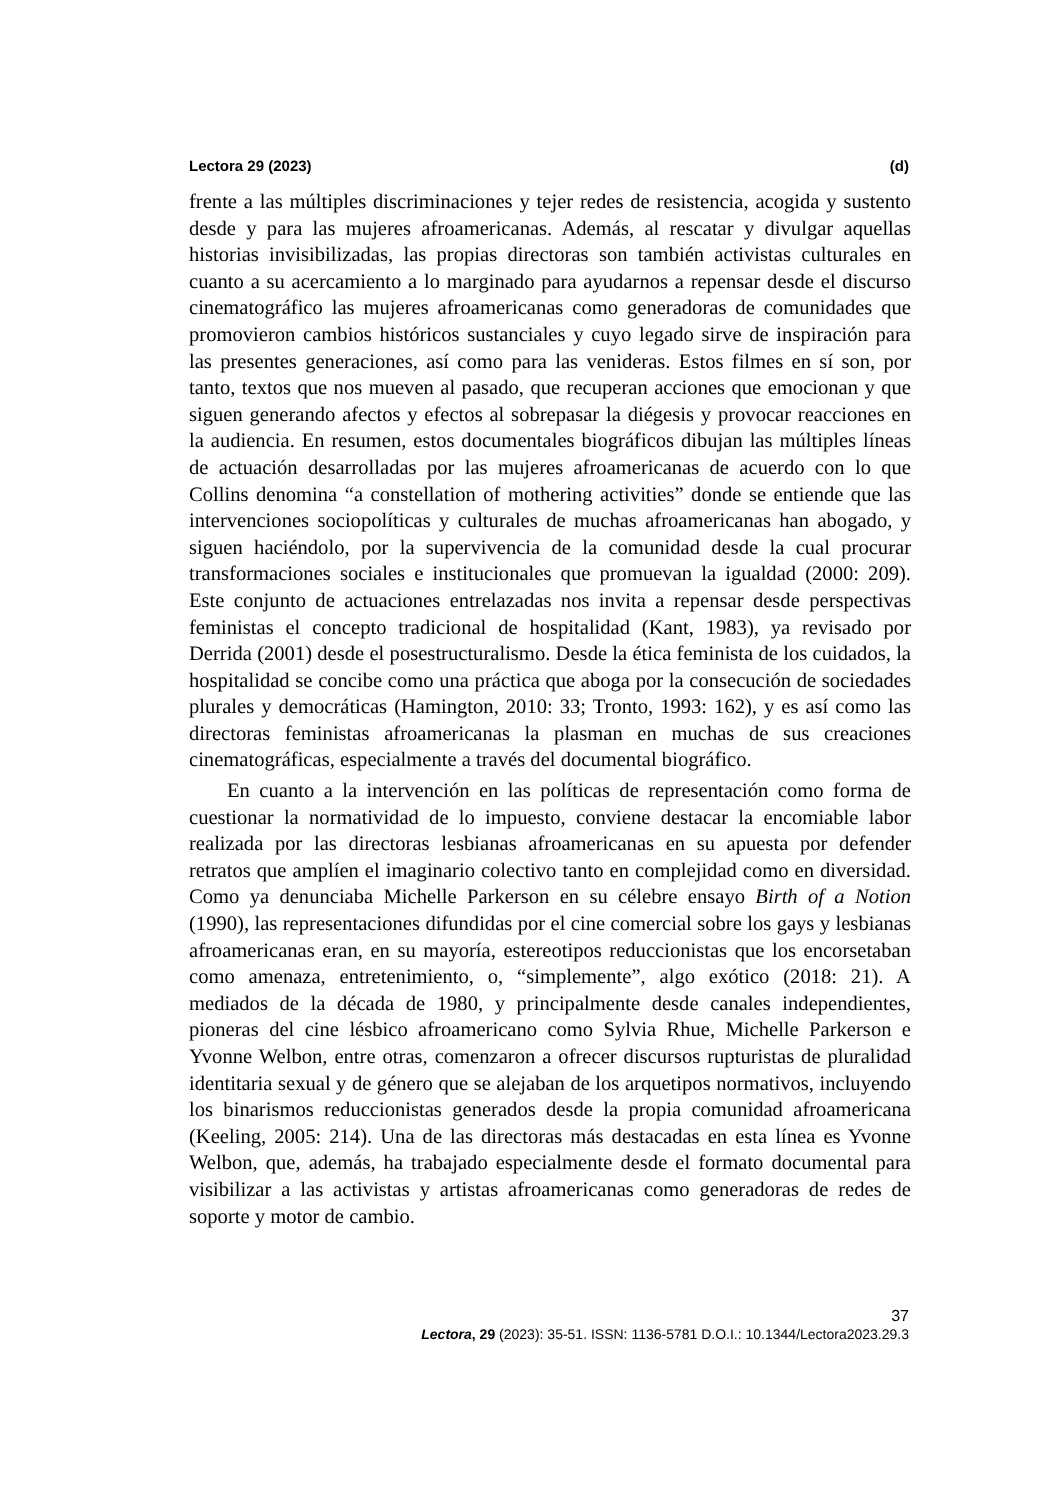Lectora 29 (2023) (d)
frente a las múltiples discriminaciones y tejer redes de resistencia, acogida y sustento desde y para las mujeres afroamericanas. Además, al rescatar y divulgar aquellas historias invisibilizadas, las propias directoras son también activistas culturales en cuanto a su acercamiento a lo marginado para ayudarnos a repensar desde el discurso cinematográfico las mujeres afroamericanas como generadoras de comunidades que promovieron cambios históricos sustanciales y cuyo legado sirve de inspiración para las presentes generaciones, así como para las venideras. Estos filmes en sí son, por tanto, textos que nos mueven al pasado, que recuperan acciones que emocionan y que siguen generando afectos y efectos al sobrepasar la diégesis y provocar reacciones en la audiencia. En resumen, estos documentales biográficos dibujan las múltiples líneas de actuación desarrolladas por las mujeres afroamericanas de acuerdo con lo que Collins denomina “a constellation of mothering activities” donde se entiende que las intervenciones sociopolíticas y culturales de muchas afroamericanas han abogado, y siguen haciéndolo, por la supervivencia de la comunidad desde la cual procurar transformaciones sociales e institucionales que promuevan la igualdad (2000: 209). Este conjunto de actuaciones entrelazadas nos invita a repensar desde perspectivas feministas el concepto tradicional de hospitalidad (Kant, 1983), ya revisado por Derrida (2001) desde el posestructuralismo. Desde la ética feminista de los cuidados, la hospitalidad se concibe como una práctica que aboga por la consecución de sociedades plurales y democráticas (Hamington, 2010: 33; Tronto, 1993: 162), y es así como las directoras feministas afroamericanas la plasman en muchas de sus creaciones cinematográficas, especialmente a través del documental biográfico.
En cuanto a la intervención en las políticas de representación como forma de cuestionar la normatividad de lo impuesto, conviene destacar la encomiable labor realizada por las directoras lesbianas afroamericanas en su apuesta por defender retratos que amplíen el imaginario colectivo tanto en complejidad como en diversidad. Como ya denunciaba Michelle Parkerson en su célebre ensayo Birth of a Notion (1990), las representaciones difundidas por el cine comercial sobre los gays y lesbianas afroamericanas eran, en su mayoría, estereotipos reduccionistas que los encorsetaban como amenaza, entretenimiento, o, “simplemente”, algo exótico (2018: 21). A mediados de la década de 1980, y principalmente desde canales independientes, pioneras del cine lésbico afroamericano como Sylvia Rhue, Michelle Parkerson e Yvonne Welbon, entre otras, comenzaron a ofrecer discursos rupturistas de pluralidad identitaria sexual y de género que se alejaban de los arquetipos normativos, incluyendo los binarismos reduccionistas generados desde la propia comunidad afroamericana (Keeling, 2005: 214). Una de las directoras más destacadas en esta línea es Yvonne Welbon, que, además, ha trabajado especialmente desde el formato documental para visibilizar a las activistas y artistas afroamericanas como generadoras de redes de soporte y motor de cambio.
37
Lectora, 29 (2023): 35-51. ISSN: 1136-5781 D.O.I.: 10.1344/Lectora2023.29.3